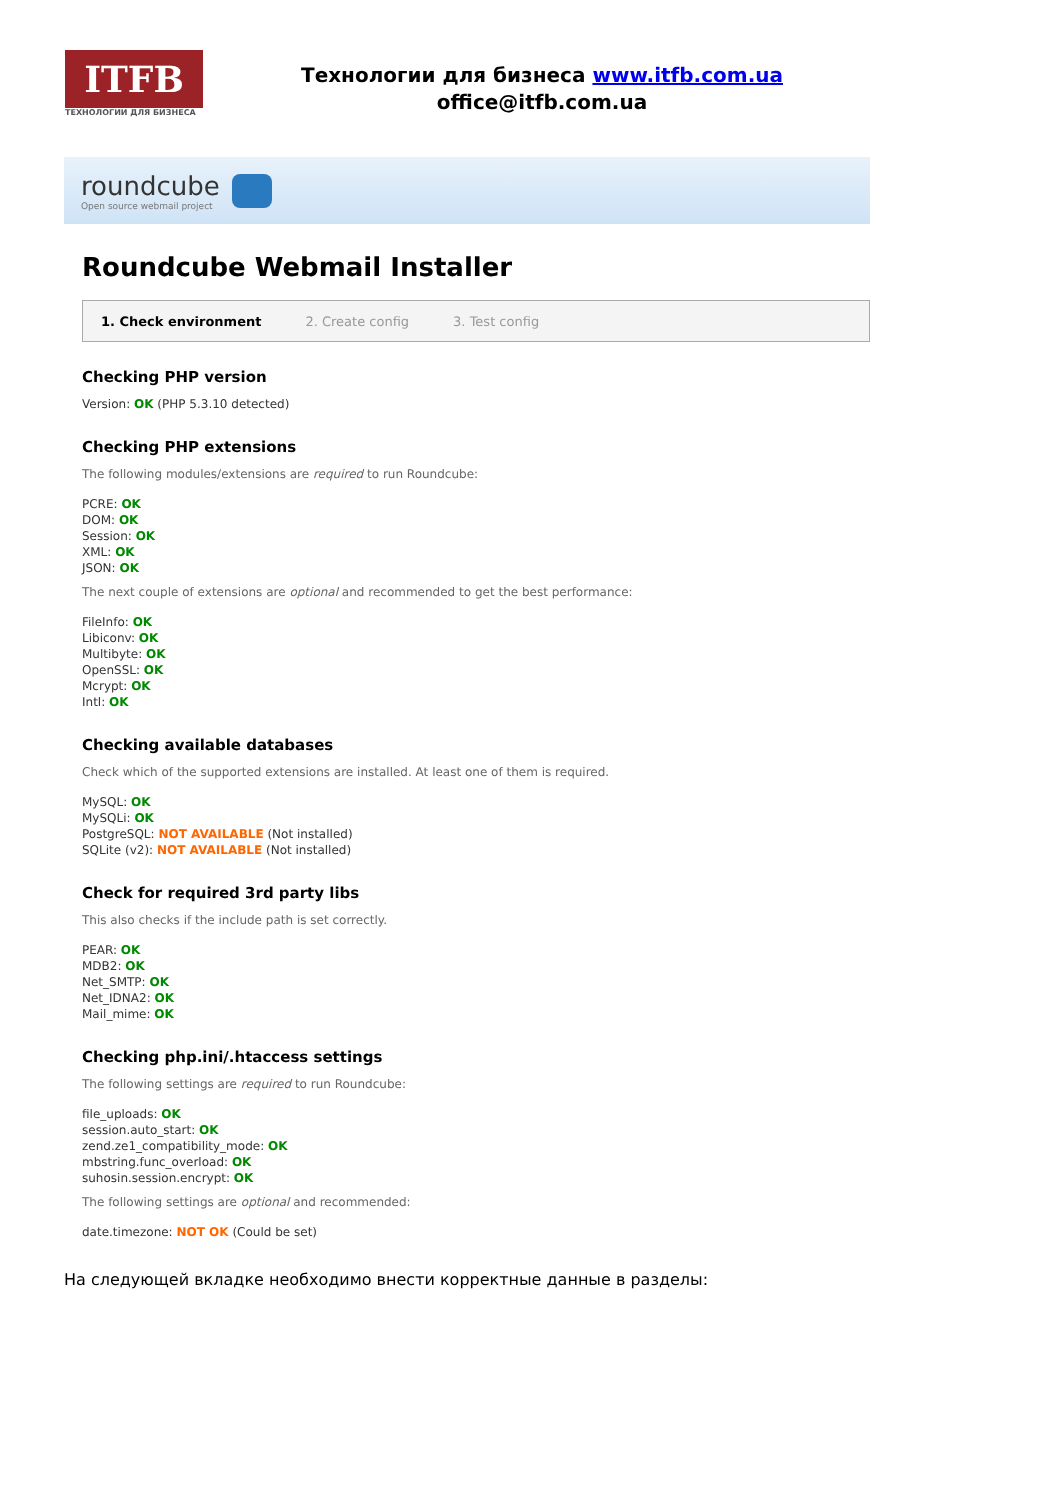ITFB
ТЕХНОЛОГИИ ДЛЯ БИЗНЕСА
Технологии для бизнеса www.itfb.com.ua
office@itfb.com.ua
roundcube
Open source webmail project
Roundcube Webmail Installer
1. Check environment 2. Create config 3. Test config
Checking PHP version
Version: OK (PHP 5.3.10 detected)
Checking PHP extensions
The following modules/extensions are required to run Roundcube:
PCRE: OK
DOM: OK
Session: OK
XML: OK
JSON: OK
The next couple of extensions are optional and recommended to get the best performance:
FileInfo: OK
Libiconv: OK
Multibyte: OK
OpenSSL: OK
Mcrypt: OK
Intl: OK
Checking available databases
Check which of the supported extensions are installed. At least one of them is required.
MySQL: OK
MySQLi: OK
PostgreSQL: NOT AVAILABLE (Not installed)
SQLite (v2): NOT AVAILABLE (Not installed)
Check for required 3rd party libs
This also checks if the include path is set correctly.
PEAR: OK
MDB2: OK
Net_SMTP: OK
Net_IDNA2: OK
Mail_mime: OK
Checking php.ini/.htaccess settings
The following settings are required to run Roundcube:
file_uploads: OK
session.auto_start: OK
zend.ze1_compatibility_mode: OK
mbstring.func_overload: OK
suhosin.session.encrypt: OK
The following settings are optional and recommended:
date.timezone: NOT OK (Could be set)
На следующей вкладке необходимо внести корректные данные в разделы: